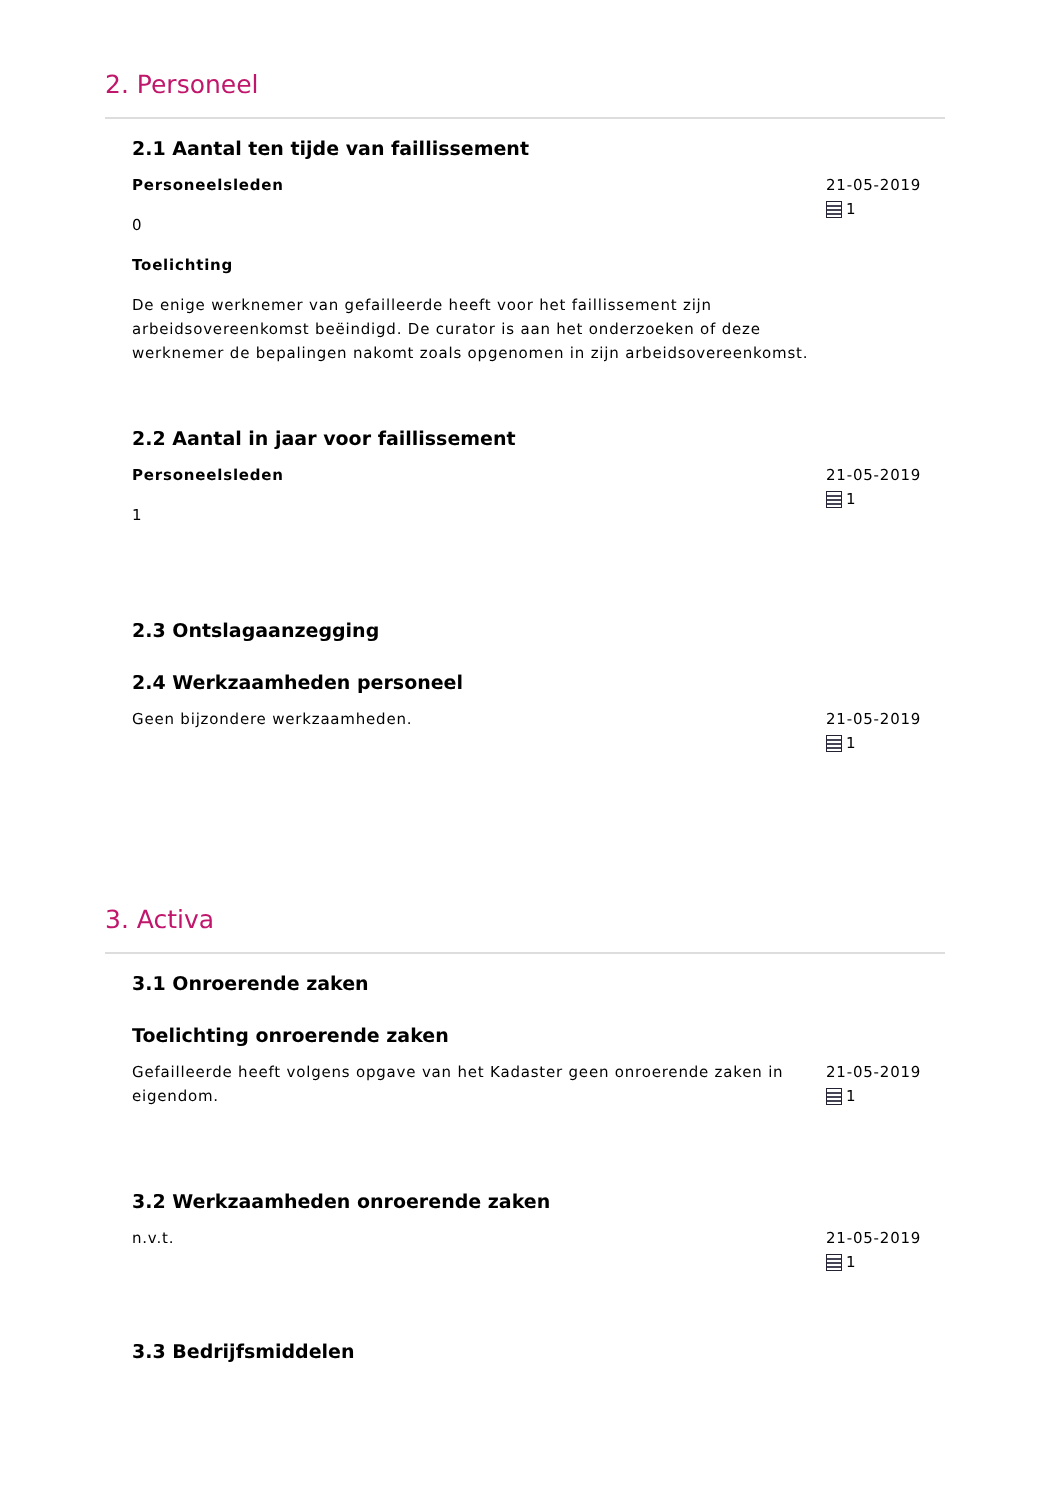2. Personeel
2.1 Aantal ten tijde van faillissement
Personeelsleden
0
Toelichting
De enige werknemer van gefailleerde heeft voor het faillissement zijn arbeidsovereenkomst beëindigd. De curator is aan het onderzoeken of deze werknemer de bepalingen nakomt zoals opgenomen in zijn arbeidsovereenkomst.
21-05-2019
1
2.2 Aantal in jaar voor faillissement
Personeelsleden
1
21-05-2019
1
2.3 Ontslagaanzegging
2.4 Werkzaamheden personeel
Geen bijzondere werkzaamheden. 21-05-2019
1
3. Activa
3.1 Onroerende zaken
Toelichting onroerende zaken
Gefailleerde heeft volgens opgave van het Kadaster geen onroerende zaken in eigendom.
21-05-2019
1
3.2 Werkzaamheden onroerende zaken
n.v.t. 21-05-2019
1
3.3 Bedrijfsmiddelen